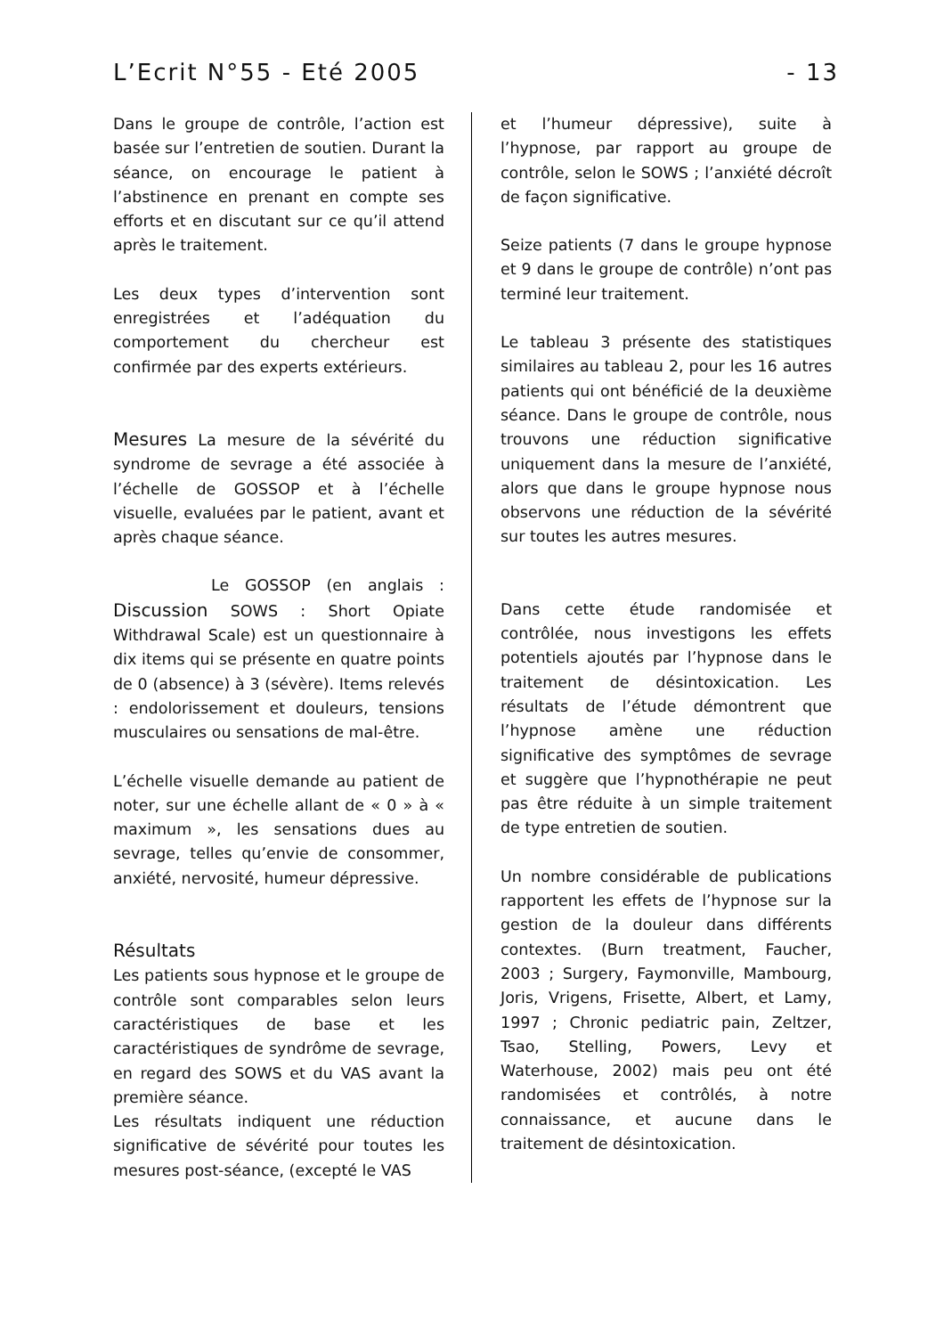L’Ecrit N°55 - Eté 2005 - 13
Dans le groupe de contrôle, l’action est basée sur l’entretien de soutien. Durant la séance, on encourage le patient à l’abstinence en prenant en compte ses efforts et en discutant sur ce qu’il attend après le traitement.
Les deux types d’intervention sont enregistrées et l’adéquation du comportement du chercheur est confirmée par des experts extérieurs.
Mesures La mesure de la sévérité du syndrome de sevrage a été associée à l’échelle de GOSSOP et à l’échelle visuelle, evaluées par le patient, avant et après chaque séance.
Le GOSSOP (en anglais : Discussion SOWS : Short Opiate Withdrawal Scale) est un questionnaire à dix items qui se présente en quatre points de 0 (absence) à 3 (sévère). Items relevés : endolorissement et douleurs, tensions musculaires ou sensations de mal-être.
L’échelle visuelle demande au patient de noter, sur une échelle allant de « 0 » à « maximum », les sensations dues au sevrage, telles qu’envie de consommer, anxiété, nervosité, humeur dépressive.
Résultats
Les patients sous hypnose et le groupe de contrôle sont comparables selon leurs caractéristiques de base et les caractéristiques de syndrôme de sevrage, en regard des SOWS et du VAS avant la première séance.
Les résultats indiquent une réduction significative de sévérité pour toutes les mesures post-séance, (excepté le VAS
et l’humeur dépressive), suite à l’hypnose, par rapport au groupe de contrôle, selon le SOWS ; l’anxiété décroît de façon significative.
Seize patients (7 dans le groupe hypnose et 9 dans le groupe de contrôle) n’ont pas terminé leur traitement.
Le tableau 3 présente des statistiques similaires au tableau 2, pour les 16 autres patients qui ont bénéficié de la deuxième séance. Dans le groupe de contrôle, nous trouvons une réduction significative uniquement dans la mesure de l’anxiété, alors que dans le groupe hypnose nous observons une réduction de la sévérité sur toutes les autres mesures.
Dans cette étude randomisée et contrôlée, nous investigons les effets potentiels ajoutés par l’hypnose dans le traitement de désintoxication. Les résultats de l’étude démontrent que l’hypnose amène une réduction significative des symptômes de sevrage et suggère que l’hypnothérapie ne peut pas être réduite à un simple traitement de type entretien de soutien.
Un nombre considérable de publications rapportent les effets de l’hypnose sur la gestion de la douleur dans différents contextes. (Burn treatment, Faucher, 2003 ; Surgery, Faymonville, Mambourg, Joris, Vrigens, Frisette, Albert, et Lamy, 1997 ; Chronic pediatric pain, Zeltzer, Tsao, Stelling, Powers, Levy et Waterhouse, 2002) mais peu ont été randomisées et contrôlés, à notre connaissance, et aucune dans le traitement de désintoxication.